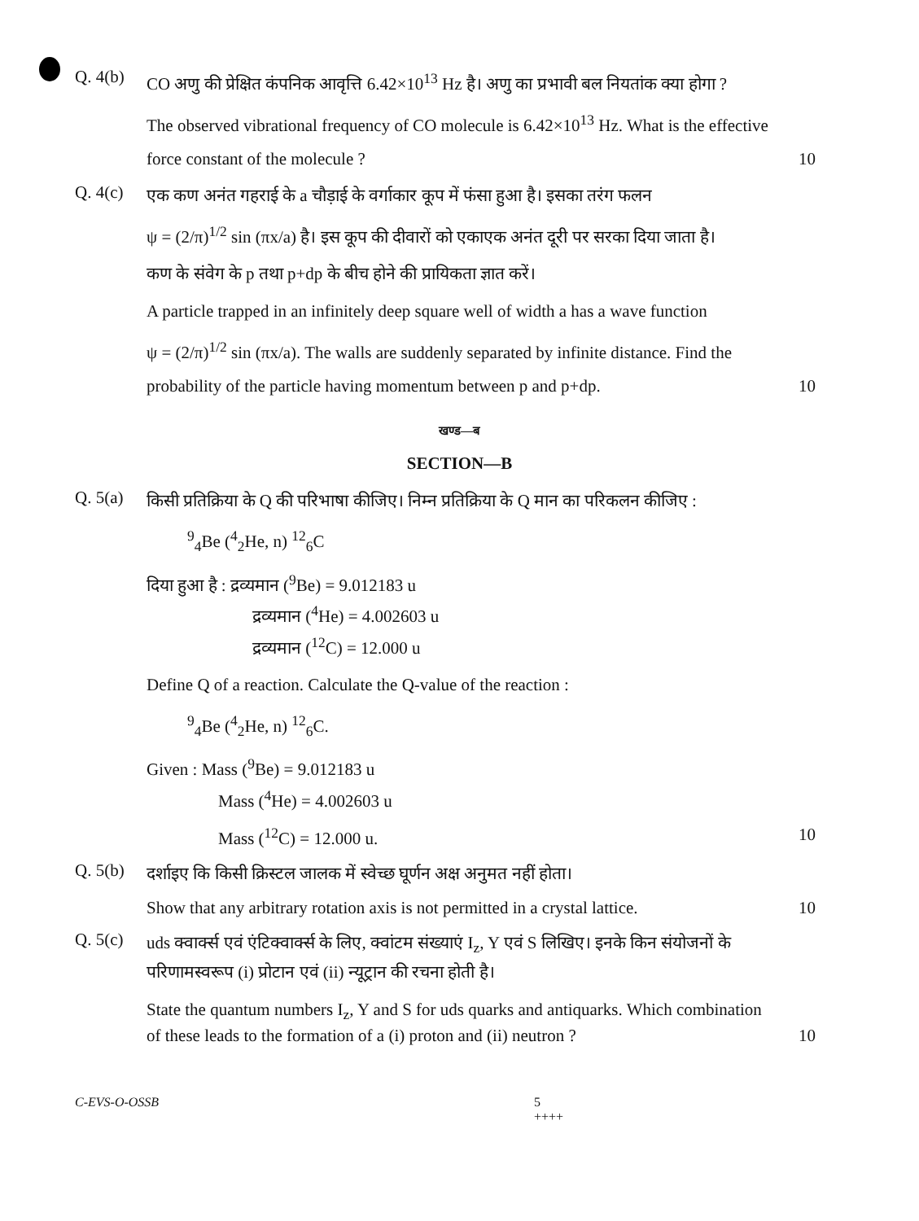Q. 4(b)
CO अणु की प्रेक्षित कंपनिक आवृत्ति 6.42×10<sup>13</sup> Hz है। अणु का प्रभावी बल नियतांक क्या होगा ?
The observed vibrational frequency of CO molecule is 6.42×10<sup>13</sup> Hz. What is the effective
force constant of the molecule ? 10
Q. 4(c)
एक कण अनंत गहराई के a चौड़ाई के वर्गाकार कूप में फंसा हुआ है। इसका तरंग फलन
ψ = (2/π)<sup>1/2</sup> sin (πx/a) है। इस कूप की दीवारों को एकाएक अनंत दूरी पर सरका दिया जाता है।
कण के संवेग के p तथा p+dp के बीच होने की प्रायिकता ज्ञात करें।
A particle trapped in an infinitely deep square well of width a has a wave function
ψ = (2/π)<sup>1/2</sup> sin (πx/a). The walls are suddenly separated by infinite distance. Find the
probability of the particle having momentum between p and p+dp. 10
खण्ड—ब
SECTION—B
Q. 5(a)
किसी प्रतिक्रिया के Q की परिभाषा कीजिए। निम्न प्रतिक्रिया के Q मान का परिकलन कीजिए :
<sup>9</sup> <sub>4</sub>Be (<sup>4</sup><sub>2</sub>He, n) <sup>12</sup><sub>6</sub>C
दिया हुआ है : द्रव्यमान (<sup>9</sup>Be) = 9.012183 u
द्रव्यमान (<sup>4</sup>He) = 4.002603 u
द्रव्यमान (<sup>12</sup>C) = 12.000 u
Define Q of a reaction. Calculate the Q-value of the reaction :
<sup>9</sup> <sub>4</sub>Be (<sup>4</sup><sub>2</sub>He, n) <sup>12</sup><sub>6</sub>C.
Given : Mass (<sup>9</sup>Be) = 9.012183 u
Mass (<sup>4</sup>He) = 4.002603 u
Mass (<sup>12</sup>C) = 12.000 u. 10
Q. 5(b)
दर्शाइए कि किसी क्रिस्टल जालक में स्वेच्छ घूर्णन अक्ष अनुमत नहीं होता।
Show that any arbitrary rotation axis is not permitted in a crystal lattice. 10
Q. 5(c)
uds क्वार्क्स एवं एंटिक्वार्क्स के लिए, क्वांटम संख्याएं I<sub>z</sub>, Y एवं S लिखिए। इनके किन संयोजनों के परिणामस्वरूप (i) प्रोटान एवं (ii) न्यूट्रान की रचना होती है।
State the quantum numbers I<sub>z</sub>, Y and S for uds quarks and antiquarks. Which combination
of these leads to the formation of a (i) proton and (ii) neutron ? 10
C-EVS-O-OSSB 5
++++